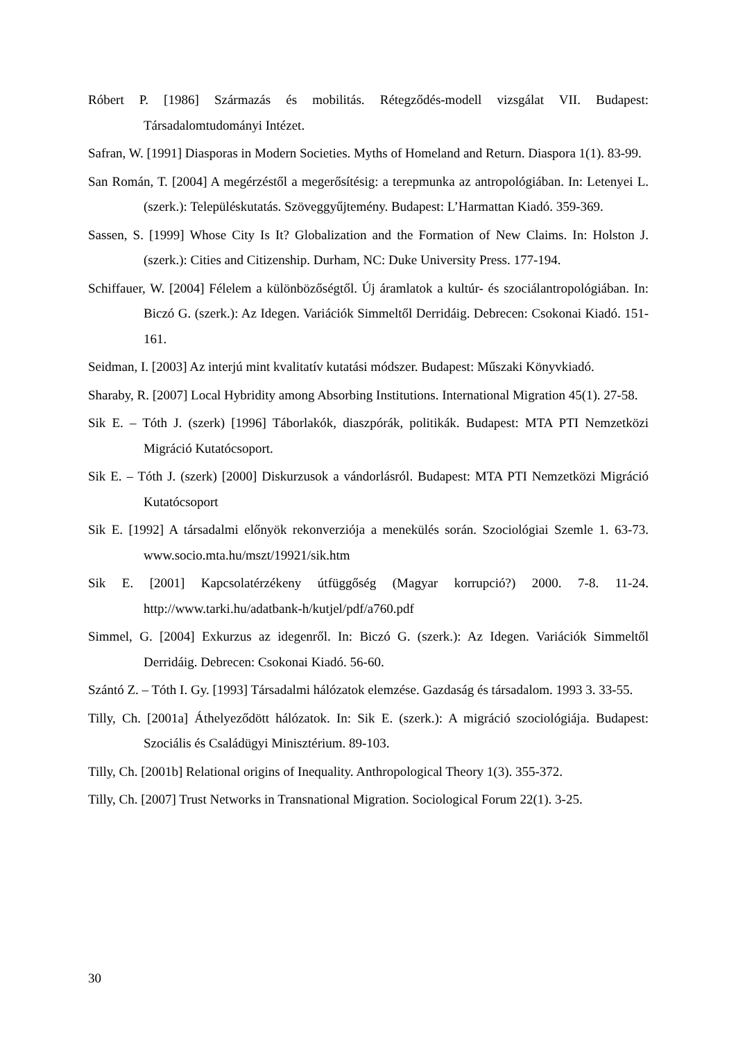Róbert P. [1986] Származás és mobilitás. Rétegződés-modell vizsgálat VII. Budapest: Társadalomtudományi Intézet.
Safran, W. [1991] Diasporas in Modern Societies. Myths of Homeland and Return. Diaspora 1(1). 83-99.
San Román, T. [2004] A megérzéstől a megerősítésig: a terepmunka az antropológiában. In: Letenyei L. (szerk.): Településkutatás. Szöveggyűjtemény. Budapest: L’Harmattan Kiadó. 359-369.
Sassen, S. [1999] Whose City Is It? Globalization and the Formation of New Claims. In: Holston J. (szerk.): Cities and Citizenship. Durham, NC: Duke University Press. 177-194.
Schiffauer, W. [2004] Félelem a különbözőségtől. Új áramlatok a kultúr- és szociálantropológiában. In: Biczó G. (szerk.): Az Idegen. Variációk Simmeltől Derridáig. Debrecen: Csokonai Kiadó. 151-161.
Seidman, I. [2003] Az interjú mint kvalitatív kutatási módszer. Budapest: Műszaki Könyvkiadó.
Sharaby, R. [2007] Local Hybridity among Absorbing Institutions. International Migration 45(1). 27-58.
Sik E. – Tóth J. (szerk) [1996] Táborlakók, diaszpórák, politikák. Budapest: MTA PTI Nemzetközi Migráció Kutatócsoport.
Sik E. – Tóth J. (szerk) [2000] Diskurzusok a vándorlásról. Budapest: MTA PTI Nemzetközi Migráció Kutatócsoport
Sik E. [1992] A társadalmi előnyök rekonverziója a menekülés során. Szociológiai Szemle 1. 63-73. www.socio.mta.hu/mszt/19921/sik.htm
Sik E. [2001] Kapcsolatérzékeny útfüggőség (Magyar korrupció?) 2000. 7-8. 11-24. http://www.tarki.hu/adatbank-h/kutjel/pdf/a760.pdf
Simmel, G. [2004] Exkurzus az idegenről. In: Biczó G. (szerk.): Az Idegen. Variációk Simmeltől Derridáig. Debrecen: Csokonai Kiadó. 56-60.
Szántó Z. – Tóth I. Gy. [1993] Társadalmi hálózatok elemzése. Gazdaság és társadalom. 1993 3. 33-55.
Tilly, Ch. [2001a] Áthelyeződött hálózatok. In: Sik E. (szerk.): A migráció szociológiája. Budapest: Szociális és Családügyi Minisztérium. 89-103.
Tilly, Ch. [2001b] Relational origins of Inequality. Anthropological Theory 1(3). 355-372.
Tilly, Ch. [2007] Trust Networks in Transnational Migration. Sociological Forum 22(1). 3-25.
30